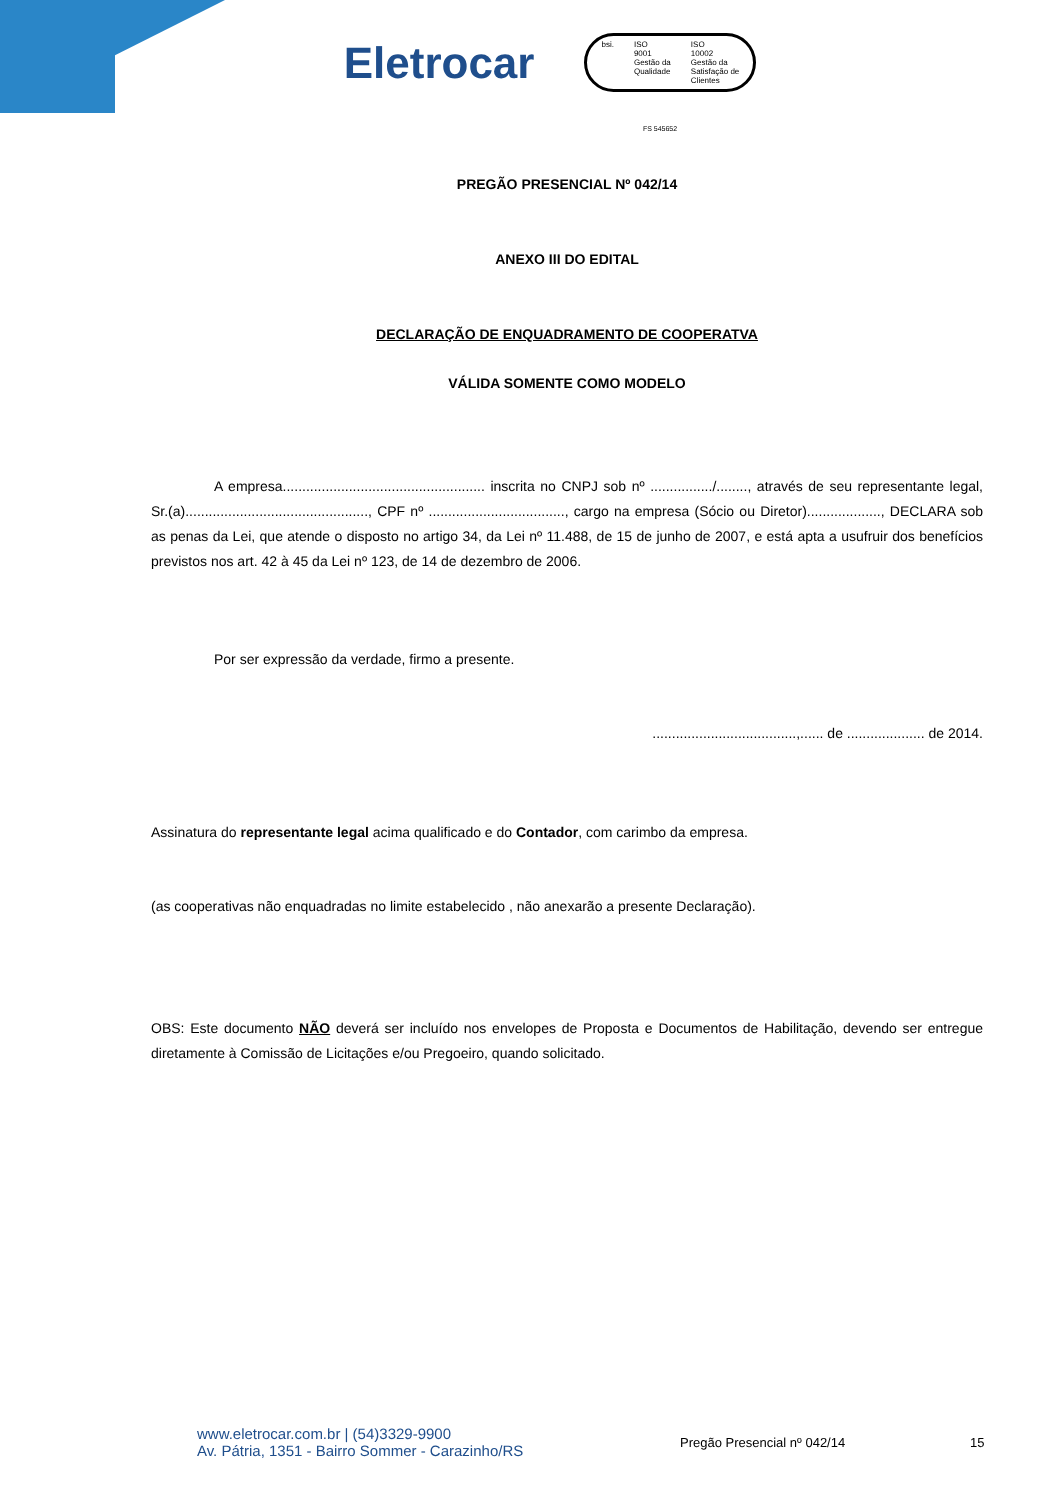Eletrocar
bsi. ISO
9001
Gestão da
Qualidade
ISO
10002
Gestão da
Satisfação de
Clientes
FS 545652
PREGÃO PRESENCIAL Nº 042/14
ANEXO III DO EDITAL
DECLARAÇÃO DE ENQUADRAMENTO DE COOPERATVA
VÁLIDA SOMENTE COMO MODELO
A empresa.................................................... inscrita no CNPJ sob nº ................/........, através de seu representante legal, Sr.(a)..............................................., CPF nº ..................................., cargo na empresa (Sócio ou Diretor)..................., DECLARA sob as penas da Lei, que atende o disposto no artigo 34, da Lei nº 11.488, de 15 de junho de 2007, e está apta a usufruir dos benefícios previstos nos art. 42 à 45 da Lei nº 123, de 14 de dezembro de 2006.
Por ser expressão da verdade, firmo a presente.
.....................................,...... de .................... de 2014.
Assinatura do representante legal acima qualificado e do Contador, com carimbo da empresa.
(as cooperativas não enquadradas no limite estabelecido , não anexarão a presente Declaração).
OBS: Este documento NÃO deverá ser incluído nos envelopes de Proposta e Documentos de Habilitação, devendo ser entregue diretamente à Comissão de Licitações e/ou Pregoeiro, quando solicitado.
www.eletrocar.com.br | (54)3329-9900
Av. Pátria, 1351 - Bairro Sommer - Carazinho/RS
Pregão Presencial nº 042/14 15